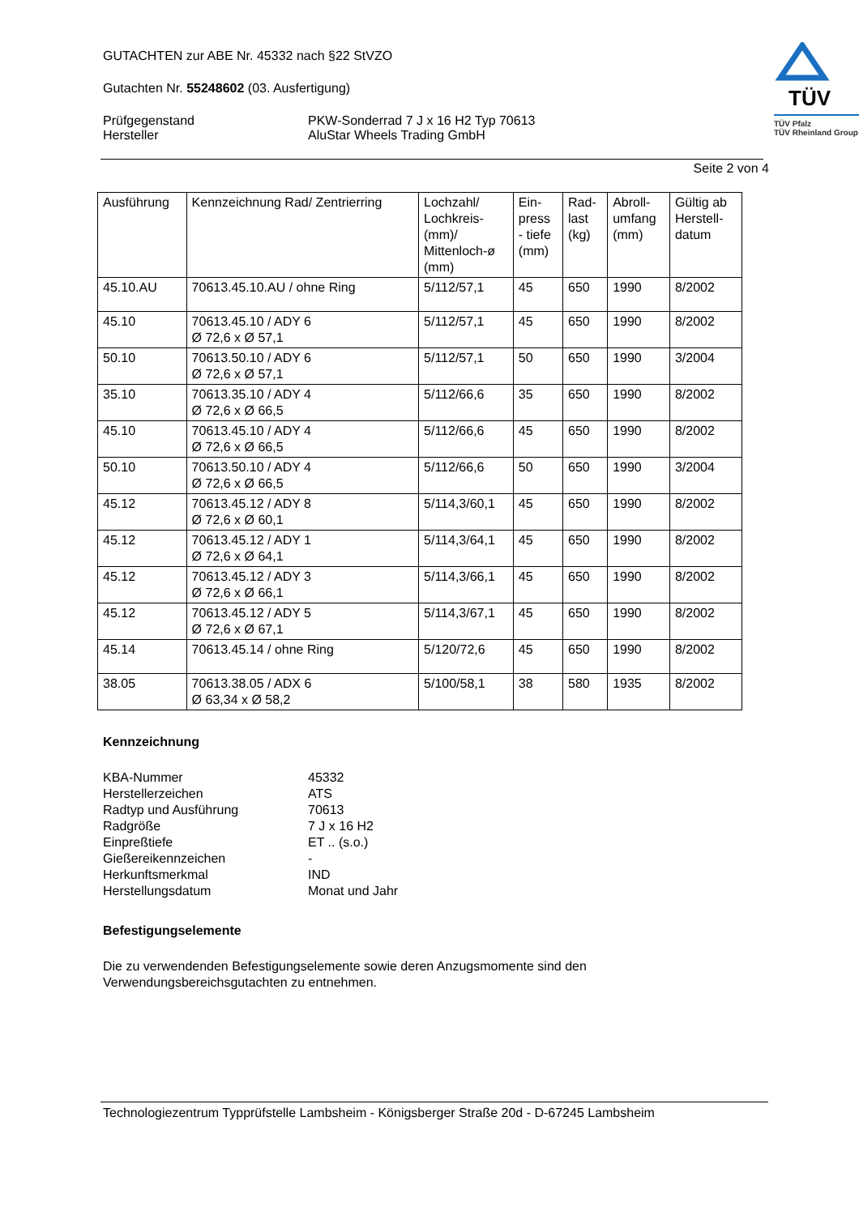GUTACHTEN zur ABE Nr. 45332 nach §22 StVZO
Gutachten Nr. 55248602 (03. Ausfertigung)
Prüfgegenstand
Hersteller
PKW-Sonderrad 7 J x 16 H2 Typ 70613
AluStar Wheels Trading GmbH
TÜV
TÜV Pfalz
TÜV Rheinland Group
Seite 2 von 4
| Ausführung | Kennzeichnung Rad/ Zentrierring | Lochzahl/ Lochkreis- (mm)/ Mittenloch-ø (mm) | Ein- press - tiefe (mm) | Rad- last (kg) | Abroll- umfang (mm) | Gültig ab Herstell- datum |
| --- | --- | --- | --- | --- | --- | --- |
| 45.10.AU | 70613.45.10.AU / ohne Ring | 5/112/57,1 | 45 | 650 | 1990 | 8/2002 |
| 45.10 | 70613.45.10 / ADY 6 Ø 72,6 x Ø 57,1 | 5/112/57,1 | 45 | 650 | 1990 | 8/2002 |
| 50.10 | 70613.50.10 / ADY 6 Ø 72,6 x Ø 57,1 | 5/112/57,1 | 50 | 650 | 1990 | 3/2004 |
| 35.10 | 70613.35.10 / ADY 4 Ø 72,6 x Ø 66,5 | 5/112/66,6 | 35 | 650 | 1990 | 8/2002 |
| 45.10 | 70613.45.10 / ADY 4 Ø 72,6 x Ø 66,5 | 5/112/66,6 | 45 | 650 | 1990 | 8/2002 |
| 50.10 | 70613.50.10 / ADY 4 Ø 72,6 x Ø 66,5 | 5/112/66,6 | 50 | 650 | 1990 | 3/2004 |
| 45.12 | 70613.45.12 / ADY 8 Ø 72,6 x Ø 60,1 | 5/114,3/60,1 | 45 | 650 | 1990 | 8/2002 |
| 45.12 | 70613.45.12 / ADY 1 Ø 72,6 x Ø 64,1 | 5/114,3/64,1 | 45 | 650 | 1990 | 8/2002 |
| 45.12 | 70613.45.12 / ADY 3 Ø 72,6 x Ø 66,1 | 5/114,3/66,1 | 45 | 650 | 1990 | 8/2002 |
| 45.12 | 70613.45.12 / ADY 5 Ø 72,6 x Ø 67,1 | 5/114,3/67,1 | 45 | 650 | 1990 | 8/2002 |
| 45.14 | 70613.45.14 / ohne Ring | 5/120/72,6 | 45 | 650 | 1990 | 8/2002 |
| 38.05 | 70613.38.05 / ADX 6 Ø 63,34 x Ø 58,2 | 5/100/58,1 | 38 | 580 | 1935 | 8/2002 |
Kennzeichnung
KBA-Nummer
Herstellerzeichen
Radtyp und Ausführung
Radgröße
Einpreßtiefe
Gießereikennzeichen
Herkunftsmerkmal
Herstellungsdatum
45332
ATS
70613
7 J x 16 H2
ET .. (s.o.)
-
IND
Monat und Jahr
Befestigungselemente
Die zu verwendenden Befestigungselemente sowie deren Anzugsmomente sind den Verwendungsbereichsgutachten zu entnehmen.
Technologiezentrum Typprüfstelle Lambsheim - Königsberger Straße 20d - D-67245 Lambsheim